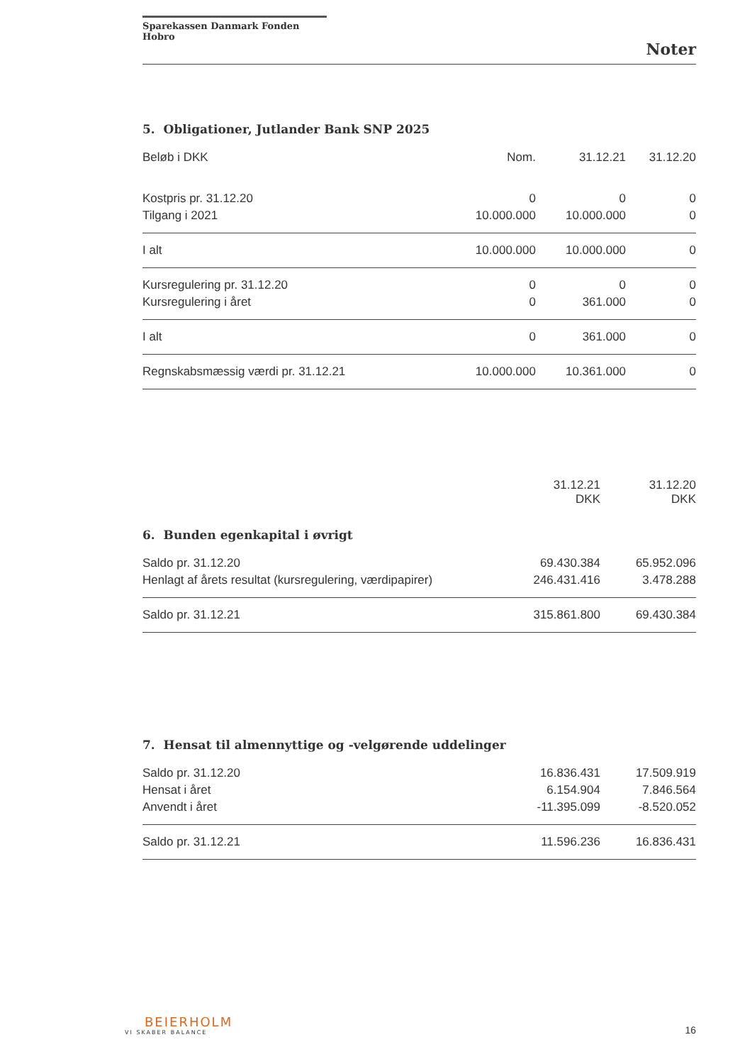Sparekassen Danmark Fonden Hobro
Noter
5. Obligationer, Jutlander Bank SNP 2025
| Beløb i DKK | Nom. | 31.12.21 | 31.12.20 |
| --- | --- | --- | --- |
| Kostpris pr. 31.12.20 | 0 | 0 | 0 |
| Tilgang i 2021 | 10.000.000 | 10.000.000 | 0 |
| I alt | 10.000.000 | 10.000.000 | 0 |
| Kursregulering pr. 31.12.20 | 0 | 0 | 0 |
| Kursregulering i året | 0 | 361.000 | 0 |
| I alt | 0 | 361.000 | 0 |
| Regnskabsmæssig værdi pr. 31.12.21 | 10.000.000 | 10.361.000 | 0 |
| | 31.12.21 DKK | 31.12.20 DKK |
| --- | --- | --- |
6. Bunden egenkapital i øvrigt
| Saldo pr. 31.12.20 | 69.430.384 | 65.952.096 |
| Henlagt af årets resultat (kursregulering, værdipapirer) | 246.431.416 | 3.478.288 |
| Saldo pr. 31.12.21 | 315.861.800 | 69.430.384 |
7. Hensat til almennyttige og -velgørende uddelinger
| Saldo pr. 31.12.20 | 16.836.431 | 17.509.919 |
| Hensat i året | 6.154.904 | 7.846.564 |
| Anvendt i året | -11.395.099 | -8.520.052 |
| Saldo pr. 31.12.21 | 11.596.236 | 16.836.431 |
BEIERHOLM
VI SKABER BALANCE
16